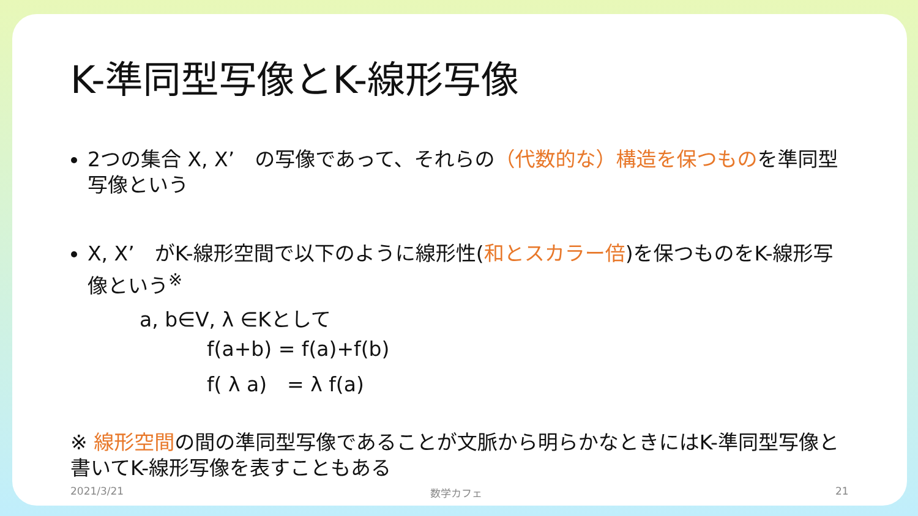K-準同型写像とK-線形写像
2つの集合 X, X’　の写像であって、それらの（代数的な）構造を保つものを準同型写像という
X, X’　がK-線形空間で以下のように線形性(和とスカラー倍)を保つものをK-線形写像という<sup>※</sup>
a, b∈V, λ ∈Kとして
f(a+b) = f(a)+f(b)
f( λ a)　= λ f(a)
※ 線形空間の間の準同型写像であることが文脈から明らかなときにはK-準同型写像と書いてK-線形写像を表すこともある
2021/3/21 数学カフェ 21